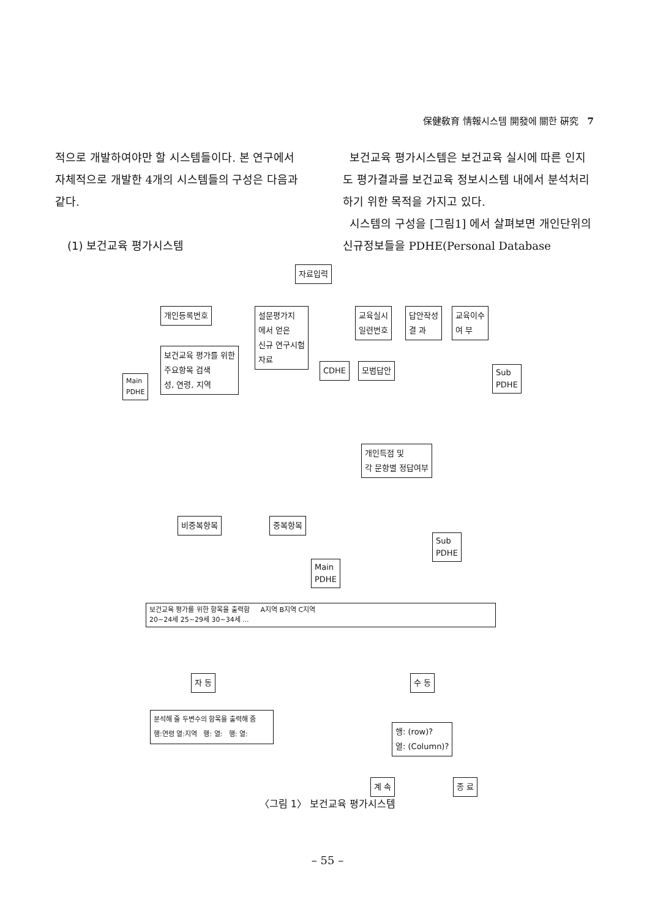保健敎育 情報시스템 開發에 關한 硏究 7
적으로 개발하여야만 할 시스템들이다. 본 연구에서 자체적으로 개발한 4개의 시스템들의 구성은 다음과 같다.
(1) 보건교육 평가시스템
보건교육 평가시스템은 보건교육 실시에 따른 인지도 평가결과를 보건교육 정보시스템 내에서 분석처리하기 위한 목적을 가지고 있다.
시스템의 구성을 [그림1] 에서 살펴보면 개인단위의 신규정보들을 PDHE(Personal Database
자료입력
개인등록번호
설문평가지
에서 얻은
신규 연구시험
자료
교육실시
일련번호
답안작성
결 과
교육이수
여 부
보건교육 평가를 위한
주요항목 검색
성, 연령, 지역
Main
PDHE
CDHE 모범답안
Sub
PDHE
개인득점 및
각 문항별 정답여부
비중복항목 중복항목
Sub
PDHE
Main
PDHE
보건교육 평가를 위한 항목을 출력함 A지역 B지역 C지역
20~24세 25~29세 30~34세 ...
자 동 수 동
분석해 줄 두변수의 항목을 출력해 줌
행:연령 열:지역 행: 열: 행: 열:
행: (row)?
열: (Column)?
계 속 종 료
〈그림 1〉 보건교육 평가시스템
– 55 –